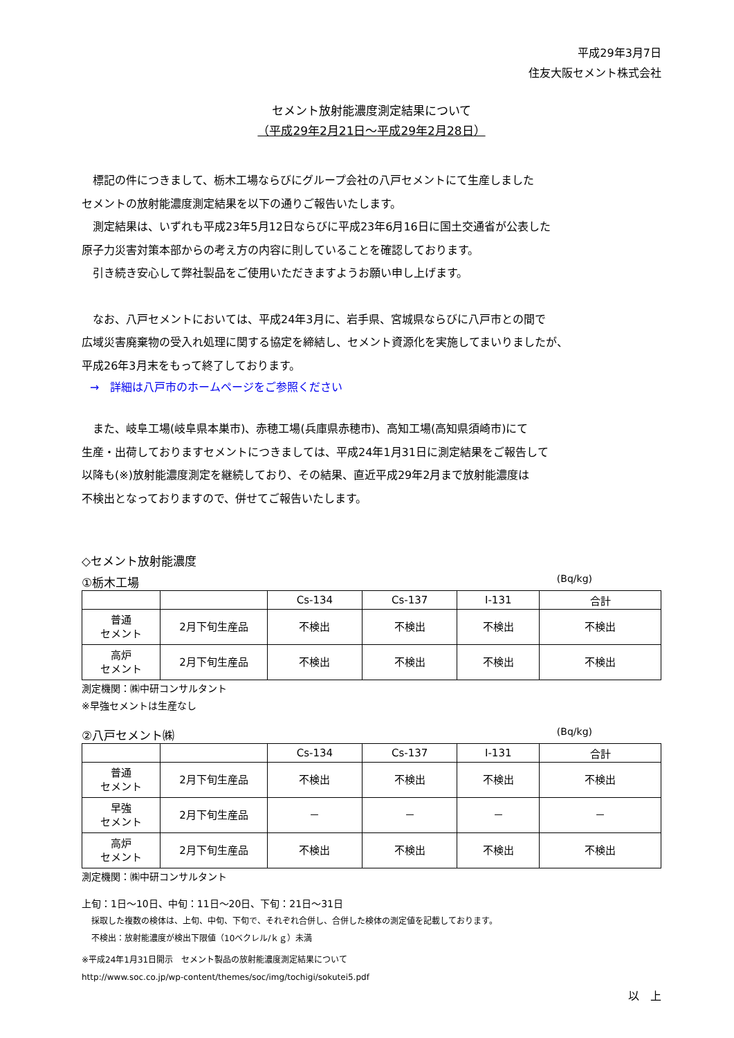平成29年3月7日
住友大阪セメント株式会社
セメント放射能濃度測定結果について
（平成29年2月21日～平成29年2月28日）
　標記の件につきまして、栃木工場ならびにグループ会社の八戸セメントにて生産しました
セメントの放射能濃度測定結果を以下の通りご報告いたします。
　測定結果は、いずれも平成23年5月12日ならびに平成23年6月16日に国土交通省が公表した
原子力災害対策本部からの考え方の内容に則していることを確認しております。
　引き続き安心して弊社製品をご使用いただきますようお願い申し上げます。
　なお、八戸セメントにおいては、平成24年3月に、岩手県、宮城県ならびに八戸市との間で
広域災害廃棄物の受入れ処理に関する協定を締結し、セメント資源化を実施してまいりましたが、
平成26年3月末をもって終了しております。
→　詳細は八戸市のホームページをご参照ください
　また、岐阜工場(岐阜県本巣市)、赤穂工場(兵庫県赤穂市)、高知工場(高知県須崎市)にて
生産・出荷しておりますセメントにつきましては、平成24年1月31日に測定結果をご報告して
以降も(※)放射能濃度測定を継続しており、その結果、直近平成29年2月まで放射能濃度は
不検出となっておりますので、併せてご報告いたします。
◇セメント放射能濃度
①栃木工場 (Bq/kg)
| | | Cs-134 | Cs-137 | I-131 | 合計 |
| --- | --- | --- | --- | --- | --- |
| 普通 セメント | 2月下旬生産品 | 不検出 | 不検出 | 不検出 | 不検出 |
| 高炉 セメント | 2月下旬生産品 | 不検出 | 不検出 | 不検出 | 不検出 |
測定機関：㈱中研コンサルタント
※早強セメントは生産なし
②八戸セメント㈱ (Bq/kg)
| | | Cs-134 | Cs-137 | I-131 | 合計 |
| --- | --- | --- | --- | --- | --- |
| 普通 セメント | 2月下旬生産品 | 不検出 | 不検出 | 不検出 | 不検出 |
| 早強 セメント | 2月下旬生産品 | － | － | － | － |
| 高炉 セメント | 2月下旬生産品 | 不検出 | 不検出 | 不検出 | 不検出 |
測定機関：㈱中研コンサルタント
上旬：1日～10日、中旬：11日～20日、下旬：21日～31日
採取した複数の検体は、上旬、中旬、下旬で、それぞれ合併し、合併した検体の測定値を記載しております。
不検出：放射能濃度が検出下限値（10ベクレル/ｋｇ）未満
※平成24年1月31日開示　セメント製品の放射能濃度測定結果について
http://www.soc.co.jp/wp-content/themes/soc/img/tochigi/sokutei5.pdf
以　上